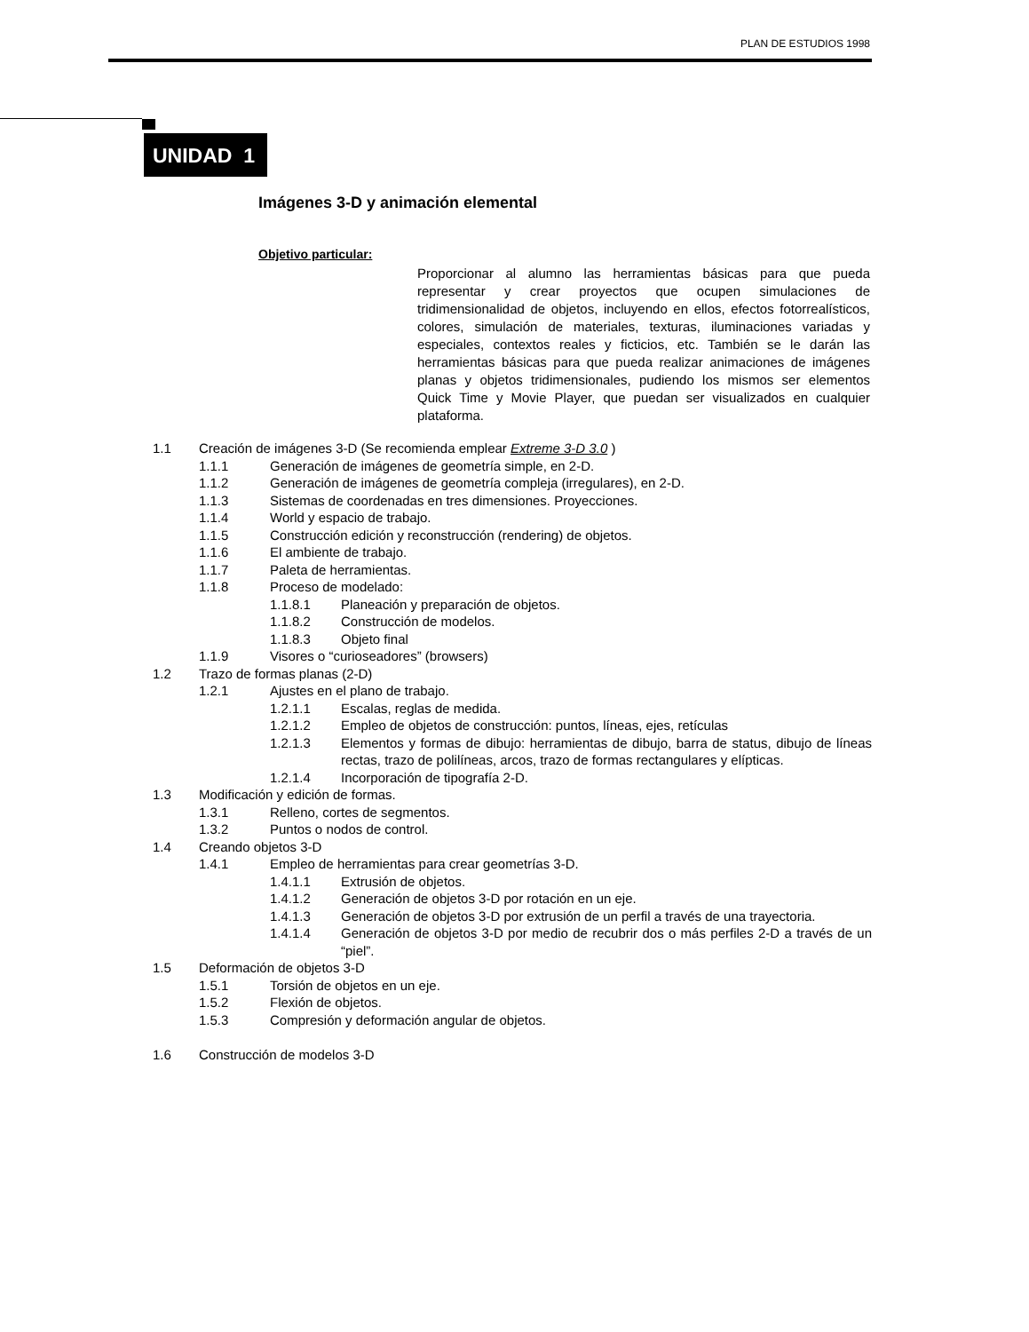PLAN DE ESTUDIOS 1998
UNIDAD 1
Imágenes 3-D y animación elemental
Objetivo particular:
Proporcionar al alumno las herramientas básicas para que pueda representar y crear proyectos que ocupen simulaciones de tridimensionalidad de objetos, incluyendo en ellos, efectos fotorrealísticos, colores, simulación de materiales, texturas, iluminaciones variadas y especiales, contextos reales y ficticios, etc. También se le darán las herramientas básicas para que pueda realizar animaciones de imágenes planas y objetos tridimensionales, pudiendo los mismos ser elementos Quick Time y Movie Player, que puedan ser visualizados en cualquier plataforma.
1.1 Creación de imágenes 3-D (Se recomienda emplear Extreme 3-D 3.0 )
1.1.1 Generación de imágenes de geometría simple, en 2-D.
1.1.2 Generación de imágenes de geometría compleja (irregulares), en 2-D.
1.1.3 Sistemas de coordenadas en tres dimensiones. Proyecciones.
1.1.4 World y espacio de trabajo.
1.1.5 Construcción edición y reconstrucción (rendering) de objetos.
1.1.6 El ambiente de trabajo.
1.1.7 Paleta de herramientas.
1.1.8 Proceso de modelado:
1.1.8.1 Planeación y preparación de objetos.
1.1.8.2 Construcción de modelos.
1.1.8.3 Objeto final
1.1.9 Visores o “curioseadores” (browsers)
1.2 Trazo de formas planas (2-D)
1.2.1 Ajustes en el plano de trabajo.
1.2.1.1 Escalas, reglas de medida.
1.2.1.2 Empleo de objetos de construcción: puntos, líneas, ejes, retículas
1.2.1.3 Elementos y formas de dibujo: herramientas de dibujo, barra de status, dibujo de líneas rectas, trazo de polilíneas, arcos, trazo de formas rectangulares y elípticas.
1.2.1.4 Incorporación de tipografía 2-D.
1.3 Modificación y edición de formas.
1.3.1 Relleno, cortes de segmentos.
1.3.2 Puntos o nodos de control.
1.4 Creando objetos 3-D
1.4.1 Empleo de herramientas para crear geometrías 3-D.
1.4.1.1 Extrusión de objetos.
1.4.1.2 Generación de objetos 3-D por rotación en un eje.
1.4.1.3 Generación de objetos 3-D por extrusión de un perfil a través de una trayectoria.
1.4.1.4 Generación de objetos 3-D por medio de recubrir dos o más perfiles 2-D a través de un “piel”.
1.5 Deformación de objetos 3-D
1.5.1 Torsión de objetos en un eje.
1.5.2 Flexión de objetos.
1.5.3 Compresión y deformación angular de objetos.
1.6 Construcción de modelos 3-D